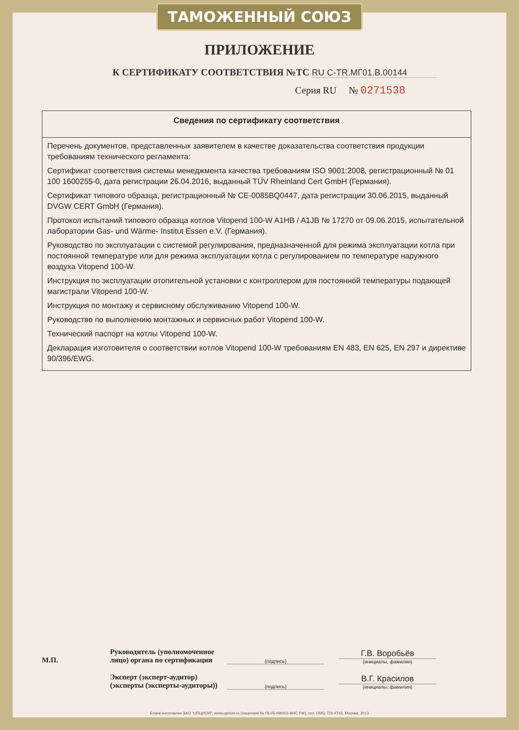ТАМОЖЕННЫЙ СОЮЗ
ПРИЛОЖЕНИЕ
К СЕРТИФИКАТУ СООТВЕТСТВИЯ №ТС RU C-TR.МГ01.В.00144
Серия RU № 0271538
| Сведения по сертификату соответствия |
| --- |
| Перечень документов, представленных заявителем в качестве доказательства соответствия продукции требованиям технического регламента: Сертификат соответствия системы менеджмента качества требованиям ISO 9001:2008, регистрационный № 01 100 1600255-0, дата регистрации 26.04.2016, выданный TÜV Rheinland Cert GmbH (Германия). Сертификат типового образца, регистрационный № CE-0085BQ0447, дата регистрации 30.06.2015, выданный DVGW CERT GmbH (Германия). Протокол испытаний типового образца котлов Vitopend 100-W A1HB / A1JB № 17270 от 09.06.2015, испытательной лаборатории Gas- und Wärme- Institut Essen e.V. (Германия). Руководство по эксплуатации с системой регулирования, предназначенной для режима эксплуатации котла при постоянной температуре или для режима эксплуатации котла с регулированием по температуре наружного воздуха Vitopend 100-W. Инструкция по эксплуатации отопительной установки с контроллером для постоянной температуры подающей магистрали Vitopend 100-W. Инструкция по монтажу и сервисному обслуживанию Vitopend 100-W. Руководство по выполнению монтажных и сервисных работ Vitopend 100-W. Технический паспорт на котлы Vitopend 100-W. Декларация изготовителя о соответствии котлов Vitopend 100-W требованиям EN 483, EN 625, EN 297 и директиве 90/396/EWG. |
М.П.
Руководитель (уполномоченное лицо) органа по сертификации
(подпись)
Г.В. Воробьёв
(инициалы, фамилия)
Эксперт (эксперт-аудитор) (эксперты (эксперты-аудиторы))
(подпись)
В.Г. Красилов
(инициалы, фамилия)
Бланк изготовлен ЗАО "ОПЦИОН", www.opcion.ru (лицензия № 05-05-09/003 ФНС РФ), тел. (495) 726 4742, Москва, 2013